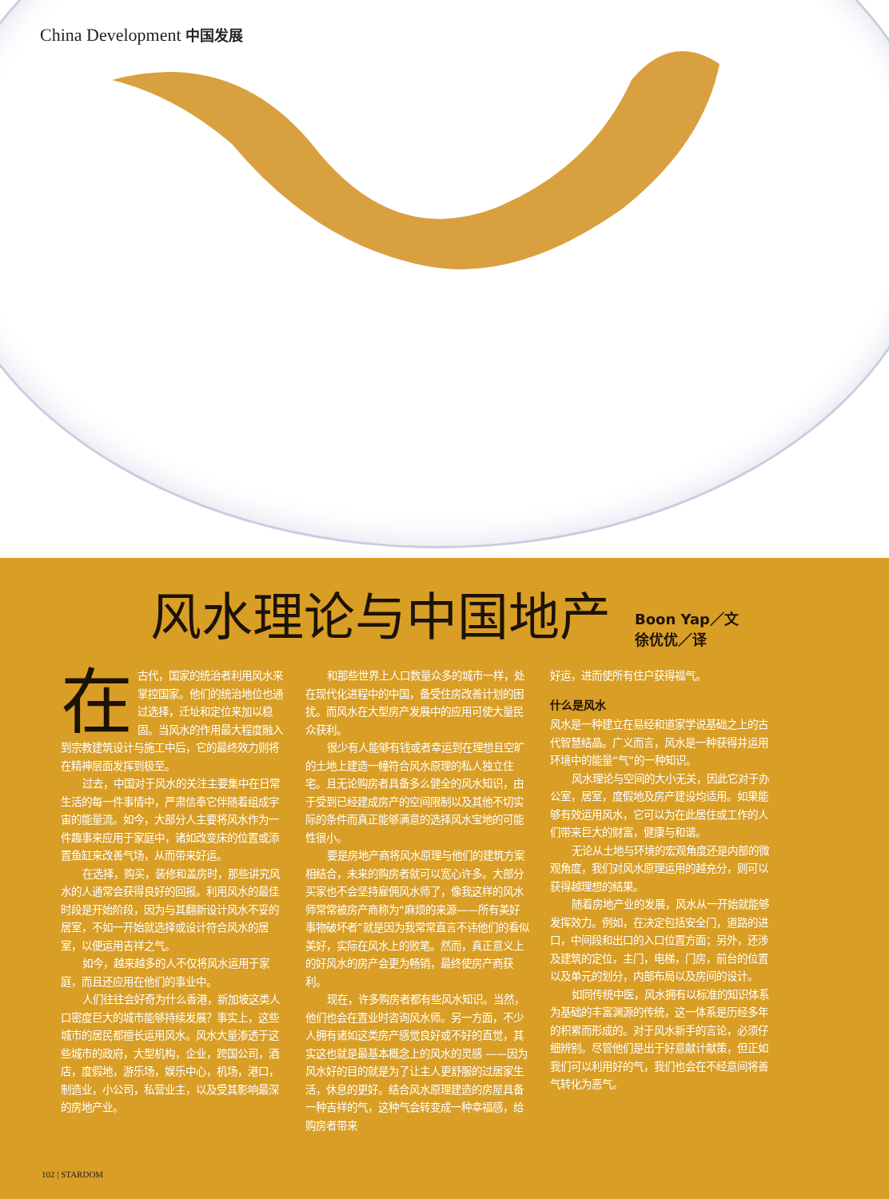China Development 中国发展
风水理论与中国地产
Boon Yap／文
徐优优／译
在古代，国家的统治者利用风水来掌控国家。他们的统治地位也通过选择，迁址和定位来加以稳固。当风水的作用最大程度融入到宗教建筑设计与施工中后，它的最终效力则将在精神层面发挥到极至。
过去，中国对于风水的关注主要集中在日常生活的每一件事情中，严肃信奉它伴随着组成宇宙的能量流。如今，大部分人主要将风水作为一件趣事来应用于家庭中，诸如改变床的位置或添置鱼缸来改善气场，从而带来好运。
在选择，购买，装修和盖房时，那些讲究风水的人通常会获得良好的回报。利用风水的最佳时段是开始阶段，因为与其翻新设计风水不妥的居室，不如一开始就选择或设计符合风水的居室，以便运用吉祥之气。
如今，越来越多的人不仅将风水运用于家庭，而且还应用在他们的事业中。
人们往往会好奇为什么香港，新加坡这类人口密度巨大的城市能够持续发展？事实上，这些城市的居民都擅长运用风水。风水大量渗透于这些城市的政府，大型机构，企业，跨国公司，酒店，度假地，游乐场，娱乐中心，机场，港口，制造业，小公司，私营业主，以及受其影响最深的房地产业。
和那些世界上人口数量众多的城市一样，处在现代化进程中的中国，备受住房改善计划的困扰。而风水在大型房产发展中的应用可使大量民众获利。
很少有人能够有钱或者幸运到在理想且空旷的土地上建造一幢符合风水原理的私人独立住宅。且无论购房者具备多么健全的风水知识，由于受到已经建成房产的空间限制以及其他不切实际的条件而真正能够满意的选择风水宝地的可能性很小。
要是房地产商将风水原理与他们的建筑方案相结合，未来的购房者就可以宽心许多。大部分买家也不会坚持雇佣风水师了，像我这样的风水师常常被房产商称为“麻烦的来源——所有美好事物破坏者”就是因为我常常直言不讳他们的看似美好，实际在风水上的败笔。然而，真正意义上的好风水的房产会更为畅销，最终使房产商获利。
现在，许多购房者都有些风水知识。当然，他们也会在置业时咨询风水师。另一方面，不少人拥有诸如这类房产感觉良好或不好的直觉，其实这也就是最基本概念上的风水的灵感 ——因为风水好的目的就是为了让主人更舒服的过居家生活，休息的更好。结合风水原理建造的房屋具备一种吉祥的气，这种气会转变成一种幸福感，给购房者带来
好运，进而使所有住户获得福气。
什么是风水
风水是一种建立在易经和道家学说基础之上的古代智慧结晶。广义而言，风水是一种获得并运用环境中的能量“气”的一种知识。
风水理论与空间的大小无关，因此它对于办公室，居室，度假地及房产建设均适用。如果能够有效运用风水，它可以为在此居住或工作的人们带来巨大的财富，健康与和谐。
无论从土地与环境的宏观角度还是内部的微观角度，我们对风水原理运用的越充分，则可以获得越理想的结果。
随着房地产业的发展，风水从一开始就能够发挥效力。例如，在决定包括安全门，道路的进口，中间段和出口的入口位置方面；另外，还涉及建筑的定位，主门，电梯，门房，前台的位置以及单元的划分，内部布局以及房间的设计。
如同传统中医，风水拥有以标准的知识体系为基础的丰富渊源的传统，这一体系是历经多年的积累而形成的。对于风水新手的言论，必须仔细辨别。尽管他们是出于好意献计献策，但正如我们可以利用好的气，我们也会在不经意间将善气转化为恶气。
102 | STARDOM